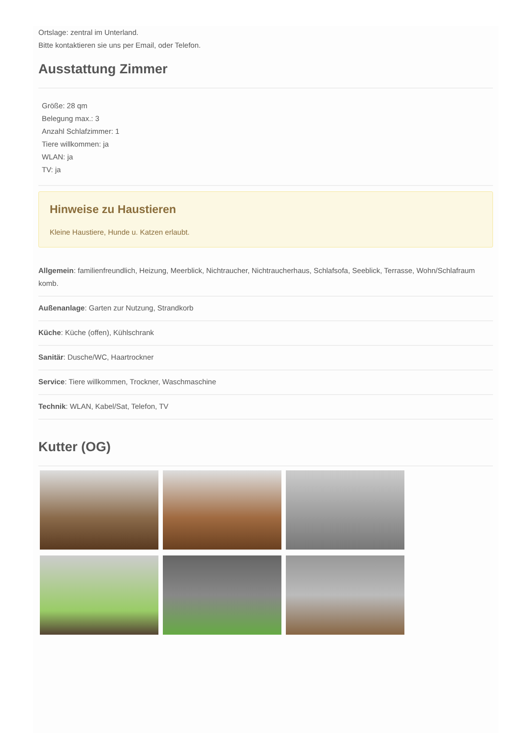Ortslage: zentral im Unterland.
Bitte kontaktieren sie uns per Email, oder Telefon.
Ausstattung Zimmer
Größe: 28 qm
Belegung max.: 3
Anzahl Schlafzimmer: 1
Tiere willkommen: ja
WLAN: ja
TV: ja
Hinweise zu Haustieren
Kleine Haustiere, Hunde u. Katzen erlaubt.
Allgemein: familienfreundlich, Heizung, Meerblick, Nichtraucher, Nichtraucherhaus, Schlafsofa, Seeblick, Terrasse, Wohn/Schlafraum komb.
Außenanlage: Garten zur Nutzung, Strandkorb
Küche: Küche (offen), Kühlschrank
Sanitär: Dusche/WC, Haartrockner
Service: Tiere willkommen, Trockner, Waschmaschine
Technik: WLAN, Kabel/Sat, Telefon, TV
Kutter (OG)